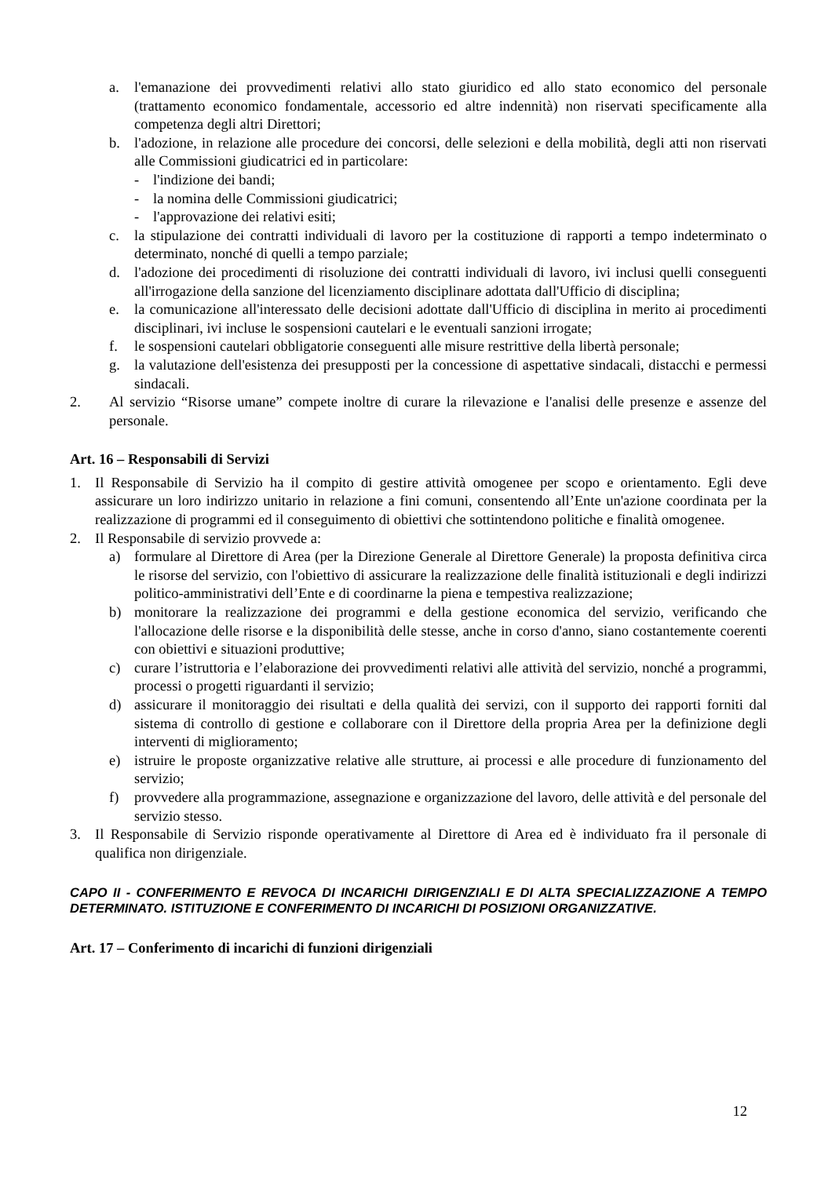a. l'emanazione dei provvedimenti relativi allo stato giuridico ed allo stato economico del personale (trattamento economico fondamentale, accessorio ed altre indennità) non riservati specificamente alla competenza degli altri Direttori;
b. l'adozione, in relazione alle procedure dei concorsi, delle selezioni e della mobilità, degli atti non riservati alle Commissioni giudicatrici ed in particolare:
- l'indizione dei bandi;
- la nomina delle Commissioni giudicatrici;
- l'approvazione dei relativi esiti;
c. la stipulazione dei contratti individuali di lavoro per la costituzione di rapporti a tempo indeterminato o determinato, nonché di quelli a tempo parziale;
d. l'adozione dei procedimenti di risoluzione dei contratti individuali di lavoro, ivi inclusi quelli conseguenti all'irrogazione della sanzione del licenziamento disciplinare adottata dall'Ufficio di disciplina;
e. la comunicazione all'interessato delle decisioni adottate dall'Ufficio di disciplina in merito ai procedimenti disciplinari, ivi incluse le sospensioni cautelari e le eventuali sanzioni irrogate;
f. le sospensioni cautelari obbligatorie conseguenti alle misure restrittive della libertà personale;
g. la valutazione dell'esistenza dei presupposti per la concessione di aspettative sindacali, distacchi e permessi sindacali.
2. Al servizio “Risorse umane” compete inoltre di curare la rilevazione e l'analisi delle presenze e assenze del personale.
Art. 16 – Responsabili di Servizi
1. Il Responsabile di Servizio ha il compito di gestire attività omogenee per scopo e orientamento. Egli deve assicurare un loro indirizzo unitario in relazione a fini comuni, consentendo all’Ente un'azione coordinata per la realizzazione di programmi ed il conseguimento di obiettivi che sottintendono politiche e finalità omogenee.
2. Il Responsabile di servizio provvede a:
a) formulare al Direttore di Area (per la Direzione Generale al Direttore Generale) la proposta definitiva circa le risorse del servizio, con l'obiettivo di assicurare la realizzazione delle finalità istituzionali e degli indirizzi politico-amministrativi dell’Ente e di coordinarne la piena e tempestiva realizzazione;
b) monitorare la realizzazione dei programmi e della gestione economica del servizio, verificando che l'allocazione delle risorse e la disponibilità delle stesse, anche in corso d'anno, siano costantemente coerenti con obiettivi e situazioni produttive;
c) curare l’istruttoria e l’elaborazione dei provvedimenti relativi alle attività del servizio, nonché a programmi, processi o progetti riguardanti il servizio;
d) assicurare il monitoraggio dei risultati e della qualità dei servizi, con il supporto dei rapporti forniti dal sistema di controllo di gestione e collaborare con il Direttore della propria Area per la definizione degli interventi di miglioramento;
e) istruire le proposte organizzative relative alle strutture, ai processi e alle procedure di funzionamento del servizio;
f) provvedere alla programmazione, assegnazione e organizzazione del lavoro, delle attività e del personale del servizio stesso.
3. Il Responsabile di Servizio risponde operativamente al Direttore di Area ed è individuato fra il personale di qualifica non dirigenziale.
CAPO II - CONFERIMENTO E REVOCA DI INCARICHI DIRIGENZIALI E DI ALTA SPECIALIZZAZIONE A TEMPO DETERMINATO. ISTITUZIONE E CONFERIMENTO DI INCARICHI DI POSIZIONI ORGANIZZATIVE.
Art. 17 – Conferimento di incarichi di funzioni dirigenziali
12